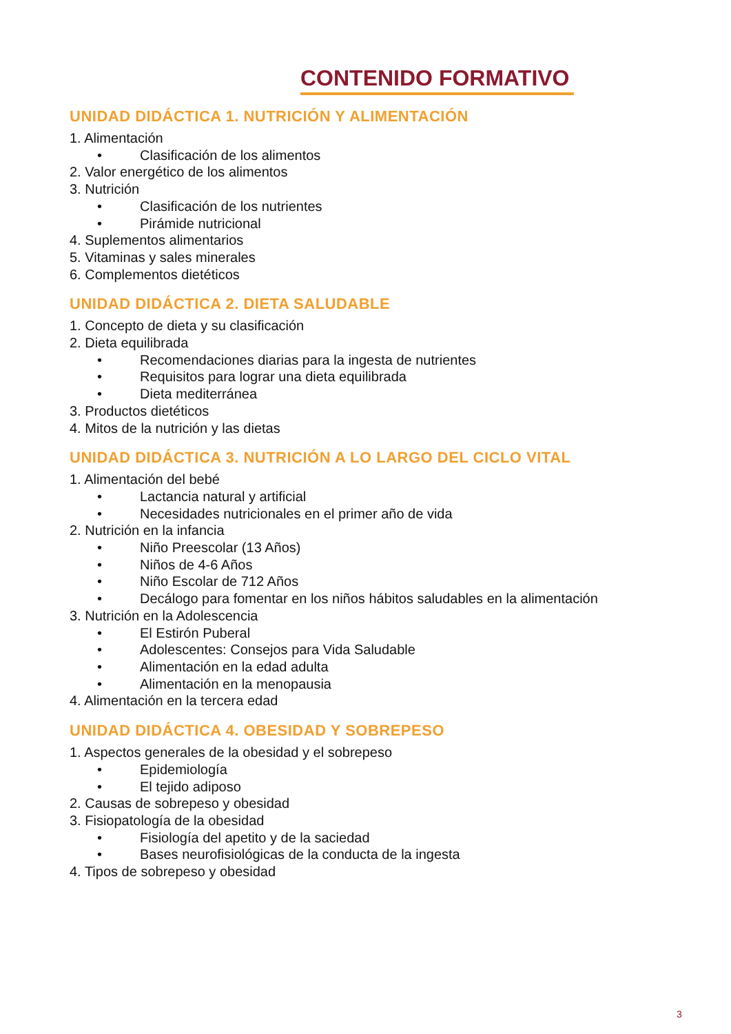CONTENIDO FORMATIVO
UNIDAD DIDÁCTICA 1. NUTRICIÓN Y ALIMENTACIÓN
1. Alimentación
• Clasificación de los alimentos
2. Valor energético de los alimentos
3. Nutrición
• Clasificación de los nutrientes
• Pirámide nutricional
4. Suplementos alimentarios
5. Vitaminas y sales minerales
6. Complementos dietéticos
UNIDAD DIDÁCTICA 2. DIETA SALUDABLE
1. Concepto de dieta y su clasificación
2. Dieta equilibrada
• Recomendaciones diarias para la ingesta de nutrientes
• Requisitos para lograr una dieta equilibrada
• Dieta mediterránea
3. Productos dietéticos
4. Mitos de la nutrición y las dietas
UNIDAD DIDÁCTICA 3. NUTRICIÓN A LO LARGO DEL CICLO VITAL
1. Alimentación del bebé
• Lactancia natural y artificial
• Necesidades nutricionales en el primer año de vida
2. Nutrición en la infancia
• Niño Preescolar (13 Años)
• Niños de 4-6 Años
• Niño Escolar de 712 Años
• Decálogo para fomentar en los niños hábitos saludables en la alimentación
3. Nutrición en la Adolescencia
• El Estirón Puberal
• Adolescentes: Consejos para Vida Saludable
• Alimentación en la edad adulta
• Alimentación en la menopausia
4. Alimentación en la tercera edad
UNIDAD DIDÁCTICA 4. OBESIDAD Y SOBREPESO
1. Aspectos generales de la obesidad y el sobrepeso
• Epidemiología
• El tejido adiposo
2. Causas de sobrepeso y obesidad
3. Fisiopatología de la obesidad
• Fisiología del apetito y de la saciedad
• Bases neurofisiológicas de la conducta de la ingesta
4. Tipos de sobrepeso y obesidad
3